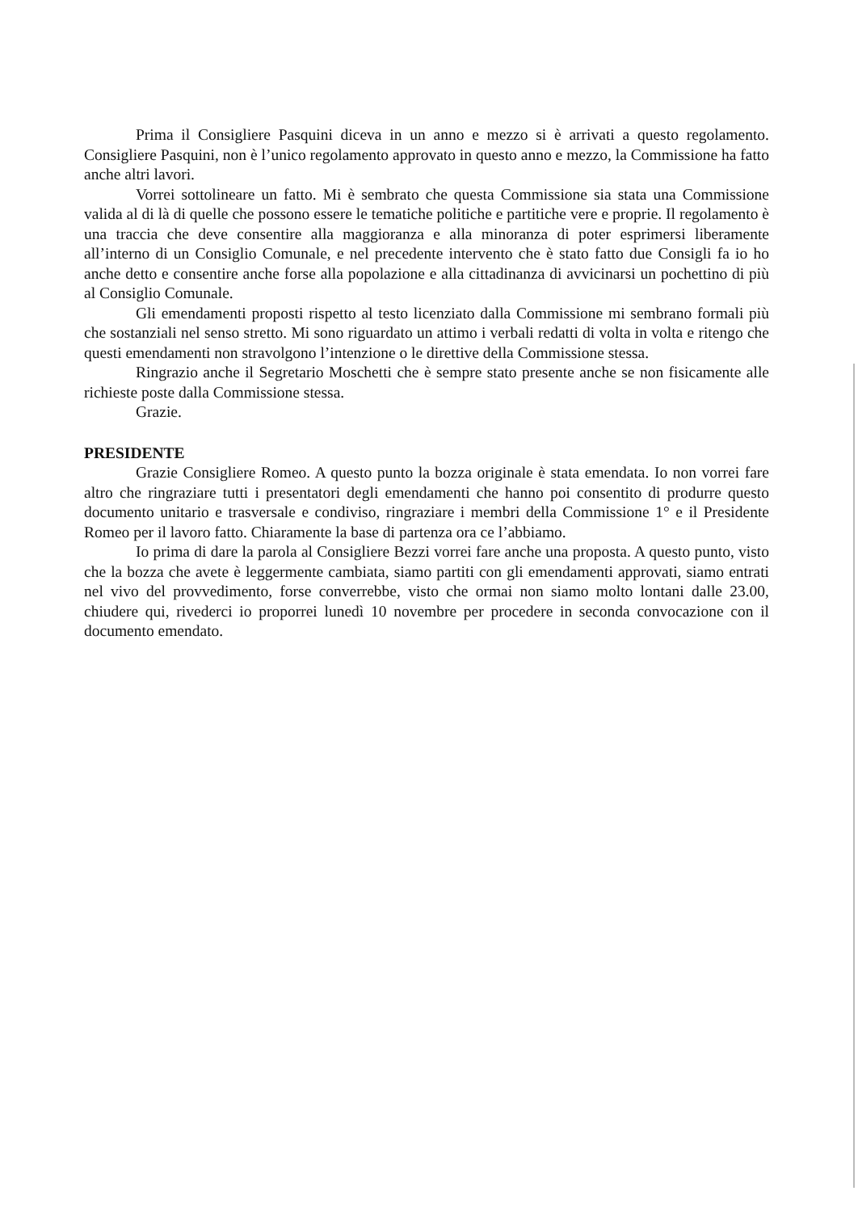Prima il Consigliere Pasquini diceva in un anno e mezzo si è arrivati a questo regolamento. Consigliere Pasquini, non è l’unico regolamento approvato in questo anno e mezzo, la Commissione ha fatto anche altri lavori.
Vorrei sottolineare un fatto. Mi è sembrato che questa Commissione sia stata una Commissione valida al di là di quelle che possono essere le tematiche politiche e partitiche vere e proprie. Il regolamento è una traccia che deve consentire alla maggioranza e alla minoranza di poter esprimersi liberamente all’interno di un Consiglio Comunale, e nel precedente intervento che è stato fatto due Consigli fa io ho anche detto e consentire anche forse alla popolazione e alla cittadinanza di avvicinarsi un pochettino di più al Consiglio Comunale.
Gli emendamenti proposti rispetto al testo licenziato dalla Commissione mi sembrano formali più che sostanziali nel senso stretto. Mi sono riguardato un attimo i verbali redatti di volta in volta e ritengo che questi emendamenti non stravolgono l’intenzione o le direttive della Commissione stessa.
Ringrazio anche il Segretario Moschetti che è sempre stato presente anche se non fisicamente alle richieste poste dalla Commissione stessa.
Grazie.
PRESIDENTE
Grazie Consigliere Romeo. A questo punto la bozza originale è stata emendata. Io non vorrei fare altro che ringraziare tutti i presentatori degli emendamenti che hanno poi consentito di produrre questo documento unitario e trasversale e condiviso, ringraziare i membri della Commissione 1° e il Presidente Romeo per il lavoro fatto. Chiaramente la base di partenza ora ce l’abbiamo.
Io prima di dare la parola al Consigliere Bezzi vorrei fare anche una proposta. A questo punto, visto che la bozza che avete è leggermente cambiata, siamo partiti con gli emendamenti approvati, siamo entrati nel vivo del provvedimento, forse converrebbe, visto che ormai non siamo molto lontani dalle 23.00, chiudere qui, rivederci io proporrei lunedì 10 novembre per procedere in seconda convocazione con il documento emendato.